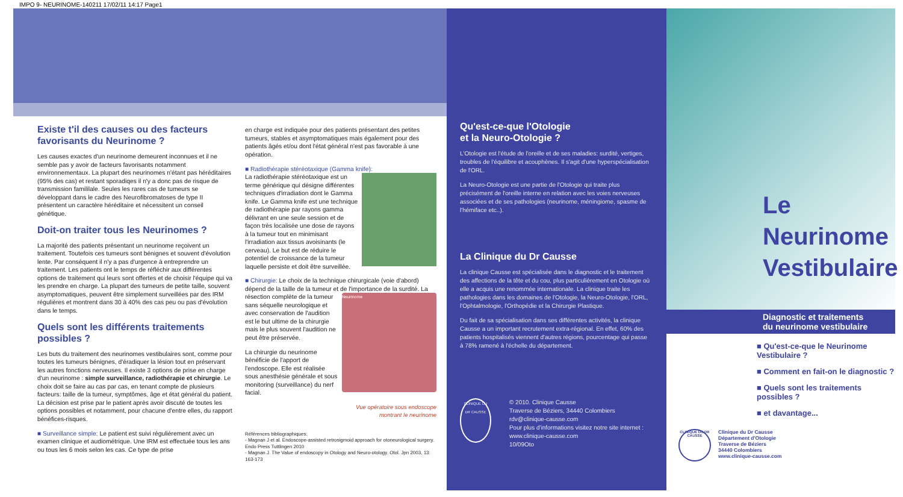IMPO 9- NEURINOME-140211 17/02/11 14:17 Page1
Existe t'il des causes ou des facteurs favorisants du Neurinome ?
Les causes exactes d'un neurinome demeurent inconnues et il ne semble pas y avoir de facteurs favorisants notamment environnementaux. La plupart des neurinomes n'étant pas héréditaires (95% des cas) et restant sporadiqes il n'y a donc pas de risque de transmission famililale. Seules les rares cas de tumeurs se développant dans le cadre des Neurofibromatoses de type II présentent un caractère héréditaire et nécessitent un conseil génétique.
Doit-on traiter tous les Neurinomes ?
La majorité des patients présentant un neurinome reçoivent un traitement. Toutefois ces tumeurs sont bénignes et souvent d'évolution lente. Par conséquent il n'y a pas d'urgence à entreprendre un traitement. Les patients ont le temps de réfléchir aux différentes options de traitement qui leurs sont offertes et de choisir l'équipe qui va les prendre en charge. La plupart des tumeurs de petite taille, souvent asymptomatiques, peuvent être simplement surveillées par des IRM régulières et montrent dans 30 à 40% des cas peu ou pas d'évolution dans le temps.
Quels sont les différents traitements possibles ?
Les buts du traitement des neurinomes vestibulaires sont, comme pour toutes les tumeurs bénignes, d'éradiquer la lésion tout en préservant les autres fonctions nerveuses. Il existe 3 options de prise en charge d'un neurinome : simple surveillance, radiothérapie et chirurgie. Le choix doit se faire au cas par cas, en tenant compte de plusieurs facteurs: taille de la tumeur, symptômes, âge et état général du patient. La décision est prise par le patient après avoir discuté de toutes les options possibles et notamment, pour chacune d'entre elles, du rapport bénéfices-risques.
■ Surveillance simple: Le patient est suivi régulièrement avec un examen clinique et audiométrique. Une IRM est effectuée tous les ans ou tous les 6 mois selon les cas. Ce type de prise
en charge est indiquée pour des patients présentant des petites tumeurs, stables et asymptomatiques mais également pour des patients âgés et/ou dont l'état général n'est pas favorable à une opération.
■ Radiothérapie stéréotaxique (Gamma knife):
La radiothérapie stéréotaxique est un terme générique qui désigne différentes techniques d'irradiation dont le Gamma knife. Le Gamma knife est une technique de radiothérapie par rayons gamma délivrant en une seule session et de façon très localisée une dose de rayons à la tumeur tout en minimisant l'irradiation aux tissus avoisinants (le cerveau). Le but est de réduire le potentiel de croissance de la tumeur laquelle persiste et doit être surveillée.
■ Chirurgie: Le choix de la technique chirurgicale (voie d'abord) dépend de la taille de la tumeur et de l'importance de Neurinome la surdité. La résection complète de la tumeur sans séquelle neurologique et avec conservation de l'audition est le but ultime de la chirurgie mais le plus souvent l'audition ne peut être préservée.
La chirurgie du neurinome bénéficie de l'apport de l'endoscope. Elle est réalisée sous anesthésie générale et sous monitoring (surveillance) du nerf facial.
Vue opératoire sous endoscope
montrant le neurinome
Références bibliographiques:
- Magnan J et al. Endoscope-assisted retrosigmoid approach for otoneurological surgery. Endo Press Tuttlingen 2010
- Magnan J. The Value of endoscopy in Otology and Neuro-otology. Otol. Jpn 2003, 13: 163-173
Qu'est-ce-que l'Otologie
et la Neuro-Otologie ?
L'Otologie est l'étude de l'oreille et de ses maladies: surdité, vertiges, troubles de l'équilibre et acouphènes. Il s'agit d'une hyperspécialisation de l'ORL.
La Neuro-Otologie est une partie de l'Otologie qui traite plus précisément de l'oreille interne en relation avec les voies nerveuses associées et de ses pathologies (neurinome, méningiome, spasme de l'hémiface etc..).
La Clinique du Dr Causse
La clinique Causse est spécialisée dans le diagnostic et le traitement des affections de la tête et du cou, plus particulièrement en Otologie où elle a acquis une renommée internationale. La clinique traite les pathologies dans les domaines de l'Otologie, la Neuro-Otologie, l'ORL, l'Ophtalmologie, l'Orthopédie et la Chirurgie Plastique.
Du fait de sa spécialisation dans ses différentes activités, la clinique Causse a un important recrutement extra-régional. En effet, 60% des patients hospitalisés viennent d'autres régions, pourcentage qui passe à 78% ramené à l'échelle du département.
CLINIQUE DU DR CAUSSE
© 2010. Clinique Causse
Traverse de Béziers, 34440 Colombiers
rdv@clinique-causse.com
Pour plus d'informations visitez notre site internet : www.clinique-causse.com
10/09Oto
Le
Neurinome
Vestibulaire
Diagnostic et traitements
du neurinome vestibulaire
■ Qu'est-ce-que le Neurinome Vestibulaire ?
■ Comment en fait-on le diagnostic ?
■ Quels sont les traitements possibles ?
■ et davantage...
CLINIQUE DU DR CAUSSE
Clinique du Dr Causse
Département d'Otologie
Traverse de Béziers
34440 Colombiers
www.clinique-causse.com